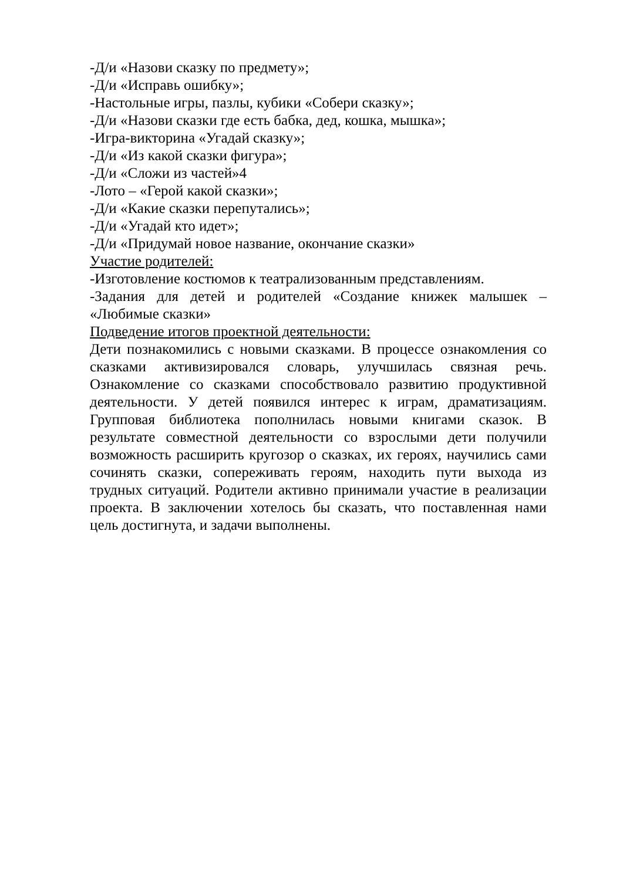-Д/и «Назови сказку по предмету»;
-Д/и «Исправь ошибку»;
-Настольные игры, пазлы, кубики «Собери сказку»;
-Д/и «Назови сказки где есть бабка, дед, кошка, мышка»;
-Игра-викторина «Угадай сказку»;
-Д/и «Из какой сказки фигура»;
-Д/и «Сложи из частей»4
-Лото – «Герой какой сказки»;
-Д/и «Какие сказки перепутались»;
-Д/и «Угадай кто идет»;
-Д/и «Придумай новое название, окончание сказки»
Участие родителей:
-Изготовление костюмов к театрализованным представлениям.
-Задания для детей и родителей «Создание книжек малышек – «Любимые сказки»
Подведение итогов проектной деятельности:
Дети познакомились с новыми сказками. В процессе ознакомления со сказками активизировался словарь, улучшилась связная речь. Ознакомление со сказками способствовало развитию продуктивной деятельности. У детей появился интерес к играм, драматизациям. Групповая библиотека пополнилась новыми книгами сказок. В результате совместной деятельности со взрослыми дети получили возможность расширить кругозор о сказках, их героях, научились сами сочинять сказки, сопереживать героям, находить пути выхода из трудных ситуаций. Родители активно принимали участие в реализации проекта. В заключении хотелось бы сказать, что поставленная нами цель достигнута, и задачи выполнены.